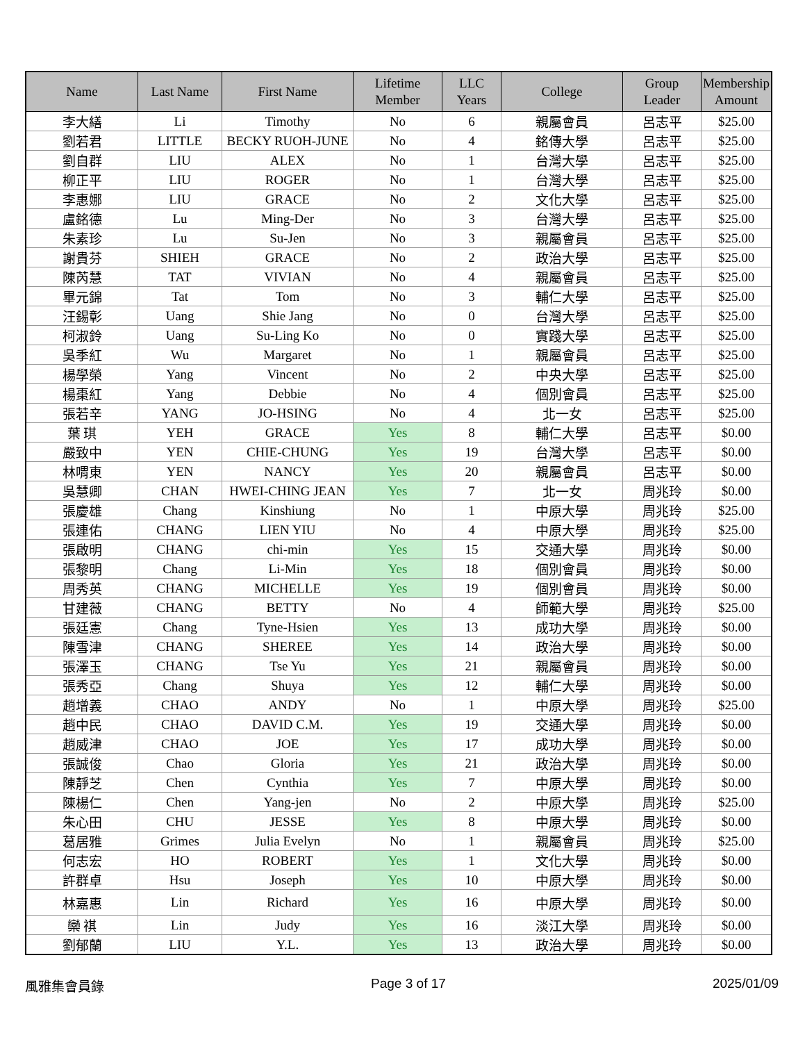| Name | Last Name | First Name | Lifetime Member | LLC Years | College | Group Leader | Membership Amount |
| --- | --- | --- | --- | --- | --- | --- | --- |
| 李大繕 | Li | Timothy | No | 6 | 親屬會員 | 呂志平 | $25.00 |
| 劉若君 | LITTLE | BECKY RUOH-JUNE | No | 4 | 銘傳大學 | 呂志平 | $25.00 |
| 劉自群 | LIU | ALEX | No | 1 | 台灣大學 | 呂志平 | $25.00 |
| 柳正平 | LIU | ROGER | No | 1 | 台灣大學 | 呂志平 | $25.00 |
| 李惠娜 | LIU | GRACE | No | 2 | 文化大學 | 呂志平 | $25.00 |
| 盧銘德 | Lu | Ming-Der | No | 3 | 台灣大學 | 呂志平 | $25.00 |
| 朱素珍 | Lu | Su-Jen | No | 3 | 親屬會員 | 呂志平 | $25.00 |
| 謝貴芬 | SHIEH | GRACE | No | 2 | 政治大學 | 呂志平 | $25.00 |
| 陳芮慧 | TAT | VIVIAN | No | 4 | 親屬會員 | 呂志平 | $25.00 |
| 畢元錦 | Tat | Tom | No | 3 | 輔仁大學 | 呂志平 | $25.00 |
| 汪錫彰 | Uang | Shie Jang | No | 0 | 台灣大學 | 呂志平 | $25.00 |
| 柯淑鈴 | Uang | Su-Ling Ko | No | 0 | 實踐大學 | 呂志平 | $25.00 |
| 吳季紅 | Wu | Margaret | No | 1 | 親屬會員 | 呂志平 | $25.00 |
| 楊學榮 | Yang | Vincent | No | 2 | 中央大學 | 呂志平 | $25.00 |
| 楊棗紅 | Yang | Debbie | No | 4 | 個別會員 | 呂志平 | $25.00 |
| 張若辛 | YANG | JO-HSING | No | 4 | 北一女 | 呂志平 | $25.00 |
| 葉 琪 | YEH | GRACE | Yes | 8 | 輔仁大學 | 呂志平 | $0.00 |
| 嚴致中 | YEN | CHIE-CHUNG | Yes | 19 | 台灣大學 | 呂志平 | $0.00 |
| 林喟東 | YEN | NANCY | Yes | 20 | 親屬會員 | 呂志平 | $0.00 |
| 吳慧卿 | CHAN | HWEI-CHING JEAN | Yes | 7 | 北一女 | 周兆玲 | $0.00 |
| 張慶雄 | Chang | Kinshiung | No | 1 | 中原大學 | 周兆玲 | $25.00 |
| 張連佑 | CHANG | LIEN YIU | No | 4 | 中原大學 | 周兆玲 | $25.00 |
| 張啟明 | CHANG | chi-min | Yes | 15 | 交通大學 | 周兆玲 | $0.00 |
| 張黎明 | Chang | Li-Min | Yes | 18 | 個別會員 | 周兆玲 | $0.00 |
| 周秀英 | CHANG | MICHELLE | Yes | 19 | 個別會員 | 周兆玲 | $0.00 |
| 甘建薇 | CHANG | BETTY | No | 4 | 師範大學 | 周兆玲 | $25.00 |
| 張廷憲 | Chang | Tyne-Hsien | Yes | 13 | 成功大學 | 周兆玲 | $0.00 |
| 陳雪津 | CHANG | SHEREE | Yes | 14 | 政治大學 | 周兆玲 | $0.00 |
| 張澤玉 | CHANG | Tse Yu | Yes | 21 | 親屬會員 | 周兆玲 | $0.00 |
| 張秀亞 | Chang | Shuya | Yes | 12 | 輔仁大學 | 周兆玲 | $0.00 |
| 趙增義 | CHAO | ANDY | No | 1 | 中原大學 | 周兆玲 | $25.00 |
| 趙中民 | CHAO | DAVID C.M. | Yes | 19 | 交通大學 | 周兆玲 | $0.00 |
| 趙威津 | CHAO | JOE | Yes | 17 | 成功大學 | 周兆玲 | $0.00 |
| 張誠俊 | Chao | Gloria | Yes | 21 | 政治大學 | 周兆玲 | $0.00 |
| 陳靜芝 | Chen | Cynthia | Yes | 7 | 中原大學 | 周兆玲 | $0.00 |
| 陳楊仁 | Chen | Yang-jen | No | 2 | 中原大學 | 周兆玲 | $25.00 |
| 朱心田 | CHU | JESSE | Yes | 8 | 中原大學 | 周兆玲 | $0.00 |
| 葛居雅 | Grimes | Julia Evelyn | No | 1 | 親屬會員 | 周兆玲 | $25.00 |
| 何志宏 | HO | ROBERT | Yes | 1 | 文化大學 | 周兆玲 | $0.00 |
| 許群卓 | Hsu | Joseph | Yes | 10 | 中原大學 | 周兆玲 | $0.00 |
| 林嘉惠 | Lin | Richard | Yes | 16 | 中原大學 | 周兆玲 | $0.00 |
| 欒 祺 | Lin | Judy | Yes | 16 | 淡江大學 | 周兆玲 | $0.00 |
| 劉郁蘭 | LIU | Y.L. | Yes | 13 | 政治大學 | 周兆玲 | $0.00 |
風雅集會員錄 Page 3 of 17 2025/01/09